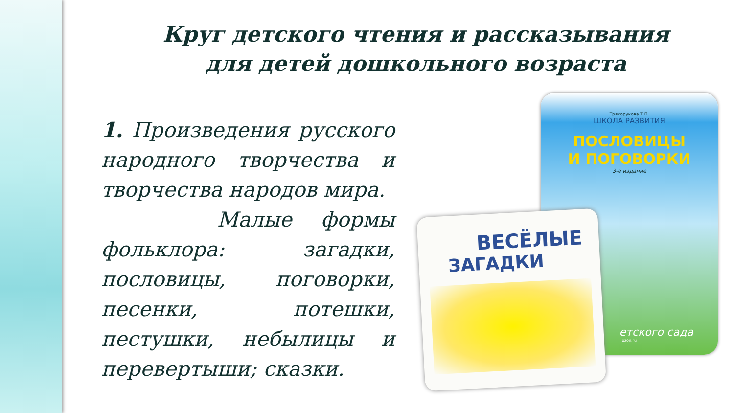Круг детского чтения и рассказывания для детей дошкольного возраста
1. Произведения русского народного творчества и творчества народов мира.
Малые формы фольклора: загадки, пословицы, поговорки, песенки, потешки, пестушки, небылицы и перевертыши; сказки.
Трясорукова Т.П.
ШКОЛА РАЗВИТИЯ
ПОСЛОВИЦЫ
И ПОГОВОРКИ
3-е издание
етского сада
ozon.ru
ВЕСЁЛЫЕ
ЗАГАДКИ